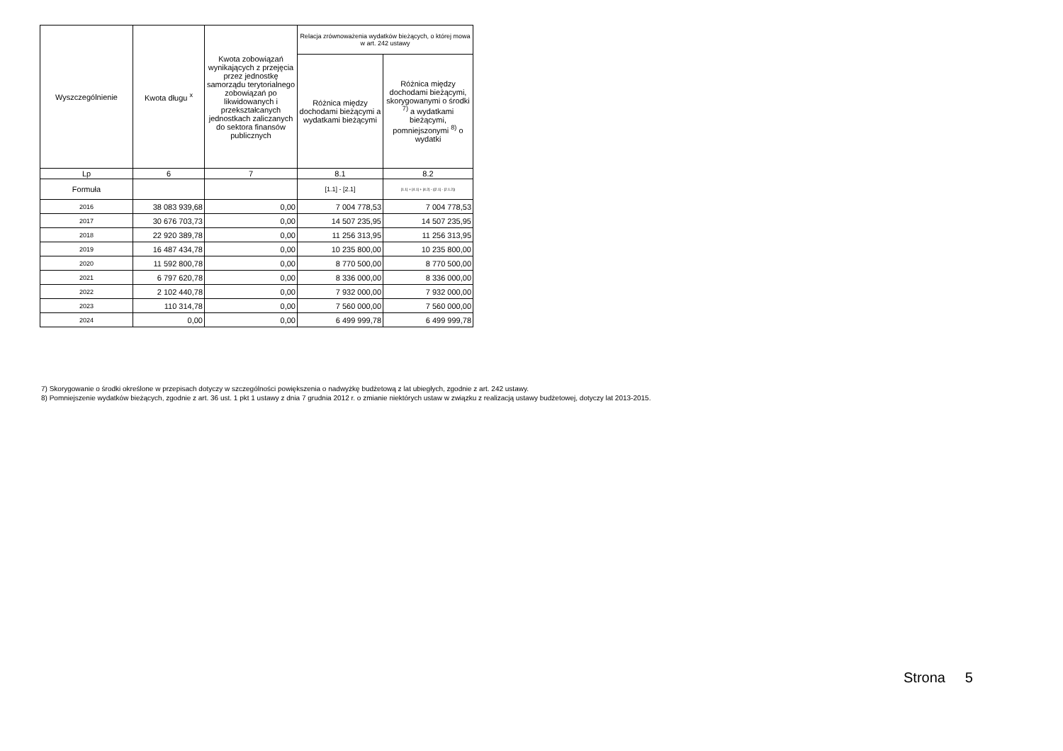| Wyszczególnienie | Kwota długu <sup>x</sup> | Kwota zobowiązań wynikających z przejęcia przez jednostkę samorządu terytorialnego zobowiązań po likwidowanych i przekształcanych jednostkach zaliczanych do sektora finansów publicznych | Relacja zrównoważenia wydatków bieżących, o której mowa w art. 242 ustawy | |
| --- | --- | --- | --- | --- |
| | | | Różnica między dochodami bieżącymi a wydatkami bieżącymi | Różnica między dochodami bieżącymi, skorygowanymi o środki <sup>7)</sup> a wydatkami bieżącymi, pomniejszonymi <sup>8)</sup> o wydatki |
| Lp | 6 | 7 | 8.1 | 8.2 |
| Formuła | | | [1.1] - [2.1] | [1.1] + [4.1] + [4.2] - ([2.1] - [2.1.2]) |
| 2016 | 38 083 939,68 | 0,00 | 7 004 778,53 | 7 004 778,53 |
| 2017 | 30 676 703,73 | 0,00 | 14 507 235,95 | 14 507 235,95 |
| 2018 | 22 920 389,78 | 0,00 | 11 256 313,95 | 11 256 313,95 |
| 2019 | 16 487 434,78 | 0,00 | 10 235 800,00 | 10 235 800,00 |
| 2020 | 11 592 800,78 | 0,00 | 8 770 500,00 | 8 770 500,00 |
| 2021 | 6 797 620,78 | 0,00 | 8 336 000,00 | 8 336 000,00 |
| 2022 | 2 102 440,78 | 0,00 | 7 932 000,00 | 7 932 000,00 |
| 2023 | 110 314,78 | 0,00 | 7 560 000,00 | 7 560 000,00 |
| 2024 | 0,00 | 0,00 | 6 499 999,78 | 6 499 999,78 |
7) Skorygowanie o środki określone w przepisach dotyczy w szczególności powiększenia o nadwyżkę budżetową z lat ubiegłych, zgodnie z art. 242 ustawy.
8) Pomniejszenie wydatków bieżących, zgodnie z art. 36 ust. 1 pkt 1 ustawy z dnia 7 grudnia 2012 r. o zmianie niektórych ustaw w związku z realizacją ustawy budżetowej, dotyczy lat 2013-2015.
Strona 5